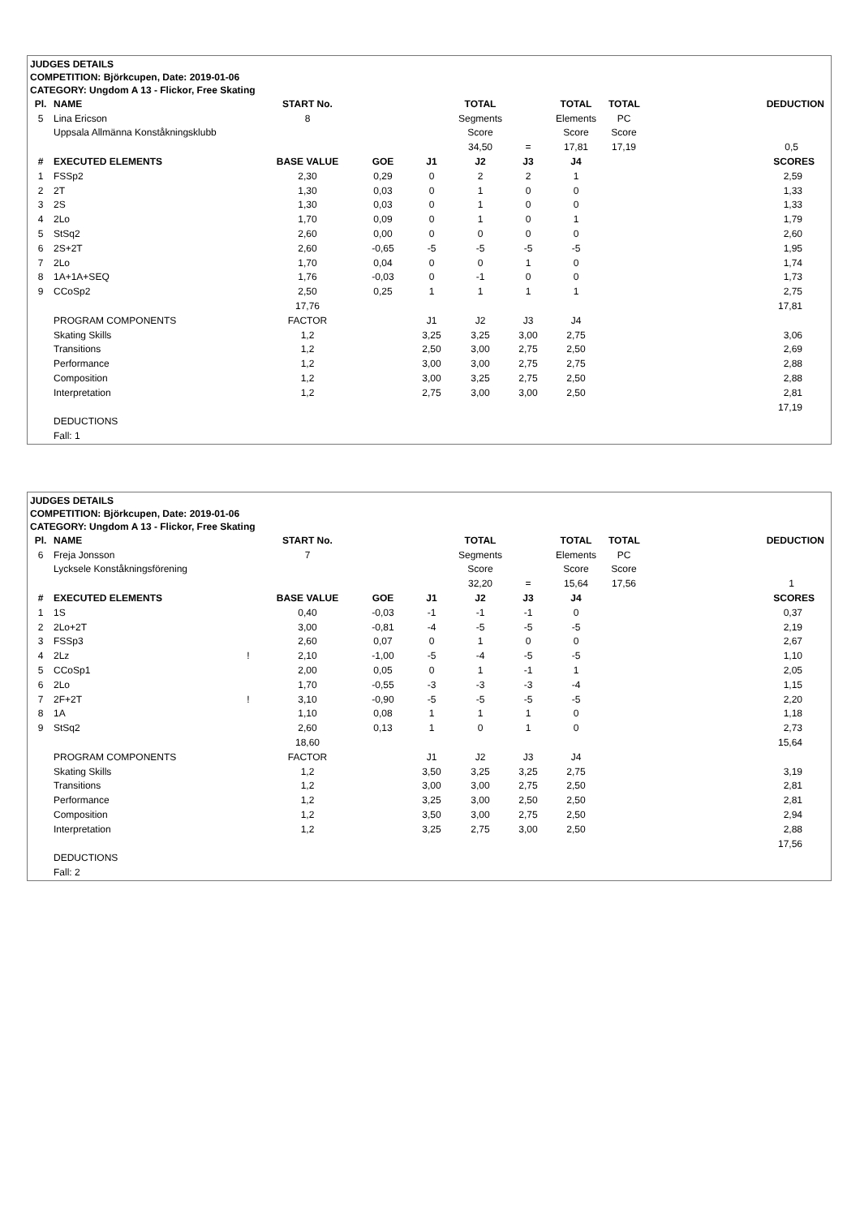JUDGES DETAILS
COMPETITION: Björkcupen, Date: 2019-01-06
CATEGORY: Ungdom A 13 - Flickor, Free Skating
| Pl. | NAME | | START No. | | | TOTAL | | TOTAL | TOTAL | DEDUCTION |
| --- | --- | --- | --- | --- | --- | --- | --- | --- | --- | --- |
| 5 | Lina Ericson | | 8 | | | Segments | | Elements | PC | |
| | Uppsala Allmänna Konståkningsklubb | | | | | Score | | Score | Score | |
| | | | | | | 34,50 | = | 17,81 | 17,19 | 0,5 |
| # | EXECUTED ELEMENTS | | BASE VALUE | GOE | J1 | J2 | J3 | J4 | | SCORES |
| 1 | FSSp2 | | 2,30 | 0,29 | 0 | 2 | 2 | 1 | | 2,59 |
| 2 | 2T | | 1,30 | 0,03 | 0 | 1 | 0 | 0 | | 1,33 |
| 3 | 2S | | 1,30 | 0,03 | 0 | 1 | 0 | 0 | | 1,33 |
| 4 | 2Lo | | 1,70 | 0,09 | 0 | 1 | 0 | 1 | | 1,79 |
| 5 | StSq2 | | 2,60 | 0,00 | 0 | 0 | 0 | 0 | | 2,60 |
| 6 | 2S+2T | | 2,60 | -0,65 | -5 | -5 | -5 | -5 | | 1,95 |
| 7 | 2Lo | | 1,70 | 0,04 | 0 | 0 | 1 | 0 | | 1,74 |
| 8 | 1A+1A+SEQ | | 1,76 | -0,03 | 0 | -1 | 0 | 0 | | 1,73 |
| 9 | CCoSp2 | | 2,50 | 0,25 | 1 | 1 | 1 | 1 | | 2,75 |
| | | | 17,76 | | | | | | | 17,81 |
| | PROGRAM COMPONENTS | | FACTOR | | J1 | J2 | J3 | J4 | | |
| | Skating Skills | | 1,2 | | 3,25 | 3,25 | 3,00 | 2,75 | | 3,06 |
| | Transitions | | 1,2 | | 2,50 | 3,00 | 2,75 | 2,50 | | 2,69 |
| | Performance | | 1,2 | | 3,00 | 3,00 | 2,75 | 2,75 | | 2,88 |
| | Composition | | 1,2 | | 3,00 | 3,25 | 2,75 | 2,50 | | 2,88 |
| | Interpretation | | 1,2 | | 2,75 | 3,00 | 3,00 | 2,50 | | 2,81 |
| | | | | | | | | | | 17,19 |
| | DEDUCTIONS | | | | | | | | | |
| | Fall: 1 | | | | | | | | | |
JUDGES DETAILS
COMPETITION: Björkcupen, Date: 2019-01-06
CATEGORY: Ungdom A 13 - Flickor, Free Skating
| Pl. | NAME | | START No. | | | TOTAL | | TOTAL | TOTAL | DEDUCTION |
| --- | --- | --- | --- | --- | --- | --- | --- | --- | --- | --- |
| 6 | Freja Jonsson | | 7 | | | Segments | | Elements | PC | |
| | Lycksele Konståkningsförening | | | | | Score | | Score | Score | |
| | | | | | | 32,20 | = | 15,64 | 17,56 | 1 |
| # | EXECUTED ELEMENTS | | BASE VALUE | GOE | J1 | J2 | J3 | J4 | | SCORES |
| 1 | 1S | | 0,40 | -0,03 | -1 | -1 | -1 | 0 | | 0,37 |
| 2 | 2Lo+2T | | 3,00 | -0,81 | -4 | -5 | -5 | -5 | | 2,19 |
| 3 | FSSp3 | | 2,60 | 0,07 | 0 | 1 | 0 | 0 | | 2,67 |
| 4 | 2Lz | ! | 2,10 | -1,00 | -5 | -4 | -5 | -5 | | 1,10 |
| 5 | CCoSp1 | | 2,00 | 0,05 | 0 | 1 | -1 | 1 | | 2,05 |
| 6 | 2Lo | | 1,70 | -0,55 | -3 | -3 | -3 | -4 | | 1,15 |
| 7 | 2F+2T | ! | 3,10 | -0,90 | -5 | -5 | -5 | -5 | | 2,20 |
| 8 | 1A | | 1,10 | 0,08 | 1 | 1 | 1 | 0 | | 1,18 |
| 9 | StSq2 | | 2,60 | 0,13 | 1 | 0 | 1 | 0 | | 2,73 |
| | | | 18,60 | | | | | | | 15,64 |
| | PROGRAM COMPONENTS | | FACTOR | | J1 | J2 | J3 | J4 | | |
| | Skating Skills | | 1,2 | | 3,50 | 3,25 | 3,25 | 2,75 | | 3,19 |
| | Transitions | | 1,2 | | 3,00 | 3,00 | 2,75 | 2,50 | | 2,81 |
| | Performance | | 1,2 | | 3,25 | 3,00 | 2,50 | 2,50 | | 2,81 |
| | Composition | | 1,2 | | 3,50 | 3,00 | 2,75 | 2,50 | | 2,94 |
| | Interpretation | | 1,2 | | 3,25 | 2,75 | 3,00 | 2,50 | | 2,88 |
| | | | | | | | | | | 17,56 |
| | DEDUCTIONS | | | | | | | | | |
| | Fall: 2 | | | | | | | | | |